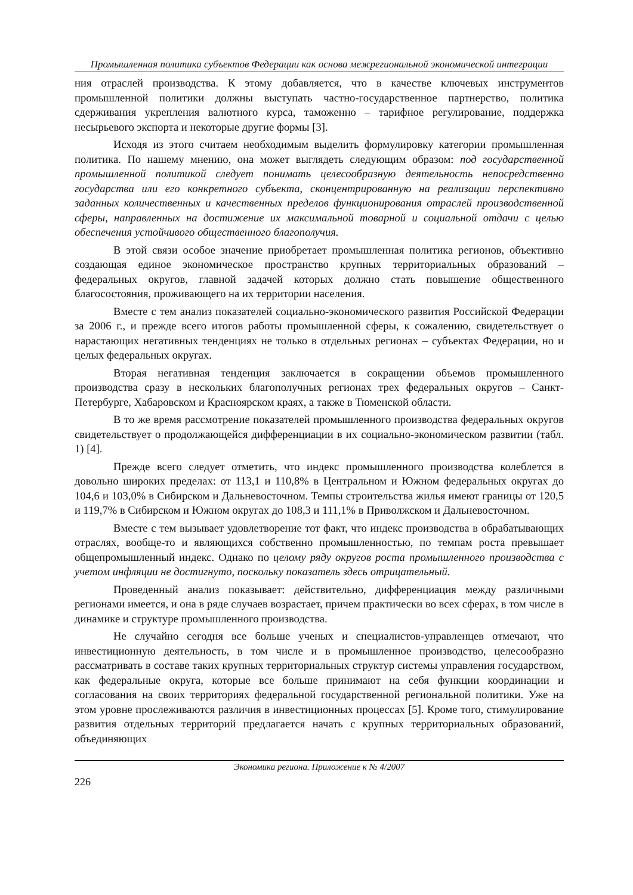Промышленная политика субъектов Федерации как основа межрегиональной экономической интеграции
ния отраслей производства. К этому добавляется, что в качестве ключевых инструментов промышленной политики должны выступать частно-государственное партнерство, политика сдерживания укрепления валютного курса, таможенно – тарифное регулирование, поддержка несырьевого экспорта и некоторые другие формы [3].
Исходя из этого считаем необходимым выделить формулировку категории промышленная политика. По нашему мнению, она может выглядеть следующим образом: под государственной промышленной политикой следует понимать целесообразную деятельность непосредственно государства или его конкретного субъекта, сконцентрированную на реализации перспективно заданных количественных и качественных пределов функционирования отраслей производственной сферы, направленных на достижение их максимальной товарной и социальной отдачи с целью обеспечения устойчивого общественного благополучия.
В этой связи особое значение приобретает промышленная политика регионов, объективно создающая единое экономическое пространство крупных территориальных образований – федеральных округов, главной задачей которых должно стать повышение общественного благосостояния, проживающего на их территории населения.
Вместе с тем анализ показателей социально-экономического развития Российской Федерации за 2006 г., и прежде всего итогов работы промышленной сферы, к сожалению, свидетельствует о нарастающих негативных тенденциях не только в отдельных регионах – субъектах Федерации, но и целых федеральных округах.
Вторая негативная тенденция заключается в сокращении объемов промышленного производства сразу в нескольких благополучных регионах трех федеральных округов – Санкт-Петербурге, Хабаровском и Красноярском краях, а также в Тюменской области.
В то же время рассмотрение показателей промышленного производства федеральных округов свидетельствует о продолжающейся дифференциации в их социально-экономическом развитии (табл. 1) [4].
Прежде всего следует отметить, что индекс промышленного производства колеблется в довольно широких пределах: от 113,1 и 110,8% в Центральном и Южном федеральных округах до 104,6 и 103,0% в Сибирском и Дальневосточном. Темпы строительства жилья имеют границы от 120,5 и 119,7% в Сибирском и Южном округах до 108,3 и 111,1% в Приволжском и Дальневосточном.
Вместе с тем вызывает удовлетворение тот факт, что индекс производства в обрабатывающих отраслях, вообще-то и являющихся собственно промышленностью, по темпам роста превышает общепромышленный индекс. Однако по целому ряду округов роста промышленного производства с учетом инфляции не достигнуто, поскольку показатель здесь отрицательный.
Проведенный анализ показывает: действительно, дифференциация между различными регионами имеется, и она в ряде случаев возрастает, причем практически во всех сферах, в том числе в динамике и структуре промышленного производства.
Не случайно сегодня все больше ученых и специалистов-управленцев отмечают, что инвестиционную деятельность, в том числе и в промышленное производство, целесообразно рассматривать в составе таких крупных территориальных структур системы управления государством, как федеральные округа, которые все больше принимают на себя функции координации и согласования на своих территориях федеральной государственной региональной политики. Уже на этом уровне прослеживаются различия в инвестиционных процессах [5]. Кроме того, стимулирование развития отдельных территорий предлагается начать с крупных территориальных образований, объединяющих
Экономика региона. Приложение к № 4/2007
226